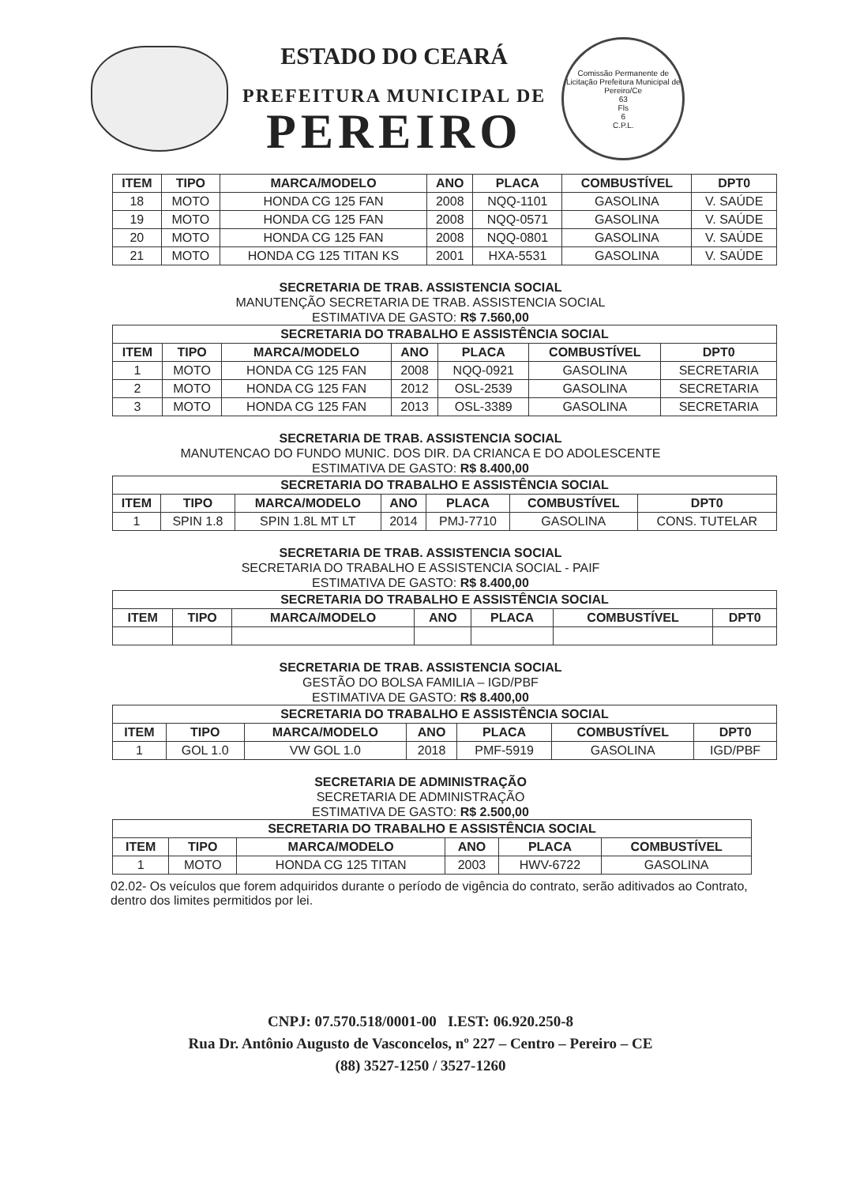ESTADO DO CEARÁ
PREFEITURA MUNICIPAL DE
PEREIRO
Comissão Permanente de Licitação Prefeitura Municipal de Pereiro/Ce
63
Fls
6
C.P.L.
| ITEM | TIPO | MARCA/MODELO | ANO | PLACA | COMBUSTÍVEL | DPT0 |
| --- | --- | --- | --- | --- | --- | --- |
| 18 | MOTO | HONDA CG 125 FAN | 2008 | NQQ-1101 | GASOLINA | V. SAÚDE |
| 19 | MOTO | HONDA CG 125 FAN | 2008 | NQQ-0571 | GASOLINA | V. SAÚDE |
| 20 | MOTO | HONDA CG 125 FAN | 2008 | NQQ-0801 | GASOLINA | V. SAÚDE |
| 21 | MOTO | HONDA CG 125 TITAN KS | 2001 | HXA-5531 | GASOLINA | V. SAÚDE |
SECRETARIA DE TRAB. ASSISTENCIA SOCIAL
MANUTENÇÃO SECRETARIA DE TRAB. ASSISTENCIA SOCIAL
ESTIMATIVA DE GASTO: R$ 7.560,00
| SECRETARIA DO TRABALHO E ASSISTÊNCIA SOCIAL | | | | | | |
| --- | --- | --- | --- | --- | --- | --- |
| ITEM | TIPO | MARCA/MODELO | ANO | PLACA | COMBUSTÍVEL | DPT0 |
| 1 | MOTO | HONDA CG 125 FAN | 2008 | NQQ-0921 | GASOLINA | SECRETARIA |
| 2 | MOTO | HONDA CG 125 FAN | 2012 | OSL-2539 | GASOLINA | SECRETARIA |
| 3 | MOTO | HONDA CG 125 FAN | 2013 | OSL-3389 | GASOLINA | SECRETARIA |
SECRETARIA DE TRAB. ASSISTENCIA SOCIAL
MANUTENCAO DO FUNDO MUNIC. DOS DIR. DA CRIANCA E DO ADOLESCENTE
ESTIMATIVA DE GASTO: R$ 8.400,00
| SECRETARIA DO TRABALHO E ASSISTÊNCIA SOCIAL | | | | | | |
| --- | --- | --- | --- | --- | --- | --- |
| ITEM | TIPO | MARCA/MODELO | ANO | PLACA | COMBUSTÍVEL | DPT0 |
| 1 | SPIN 1.8 | SPIN 1.8L MT LT | 2014 | PMJ-7710 | GASOLINA | CONS. TUTELAR |
SECRETARIA DE TRAB. ASSISTENCIA SOCIAL
SECRETARIA DO TRABALHO E ASSISTENCIA SOCIAL - PAIF
ESTIMATIVA DE GASTO: R$ 8.400,00
| SECRETARIA DO TRABALHO E ASSISTÊNCIA SOCIAL | | | | | | |
| --- | --- | --- | --- | --- | --- | --- |
| ITEM | TIPO | MARCA/MODELO | ANO | PLACA | COMBUSTÍVEL | DPT0 |
SECRETARIA DE TRAB. ASSISTENCIA SOCIAL
GESTÃO DO BOLSA FAMILIA – IGD/PBF
ESTIMATIVA DE GASTO: R$ 8.400,00
| SECRETARIA DO TRABALHO E ASSISTÊNCIA SOCIAL | | | | | | |
| --- | --- | --- | --- | --- | --- | --- |
| ITEM | TIPO | MARCA/MODELO | ANO | PLACA | COMBUSTÍVEL | DPT0 |
| 1 | GOL 1.0 | VW GOL 1.0 | 2018 | PMF-5919 | GASOLINA | IGD/PBF |
SECRETARIA DE ADMINISTRAÇÃO
SECRETARIA DE ADMINISTRAÇÃO
ESTIMATIVA DE GASTO: R$ 2.500,00
| SECRETARIA DO TRABALHO E ASSISTÊNCIA SOCIAL | | | | | |
| --- | --- | --- | --- | --- | --- |
| ITEM | TIPO | MARCA/MODELO | ANO | PLACA | COMBUSTÍVEL |
| 1 | MOTO | HONDA CG 125 TITAN | 2003 | HWV-6722 | GASOLINA |
02.02- Os veículos que forem adquiridos durante o período de vigência do contrato, serão aditivados ao Contrato, dentro dos limites permitidos por lei.
CNPJ: 07.570.518/0001-00 I.EST: 06.920.250-8
Rua Dr. Antônio Augusto de Vasconcelos, nº 227 – Centro – Pereiro – CE
(88) 3527-1250 / 3527-1260